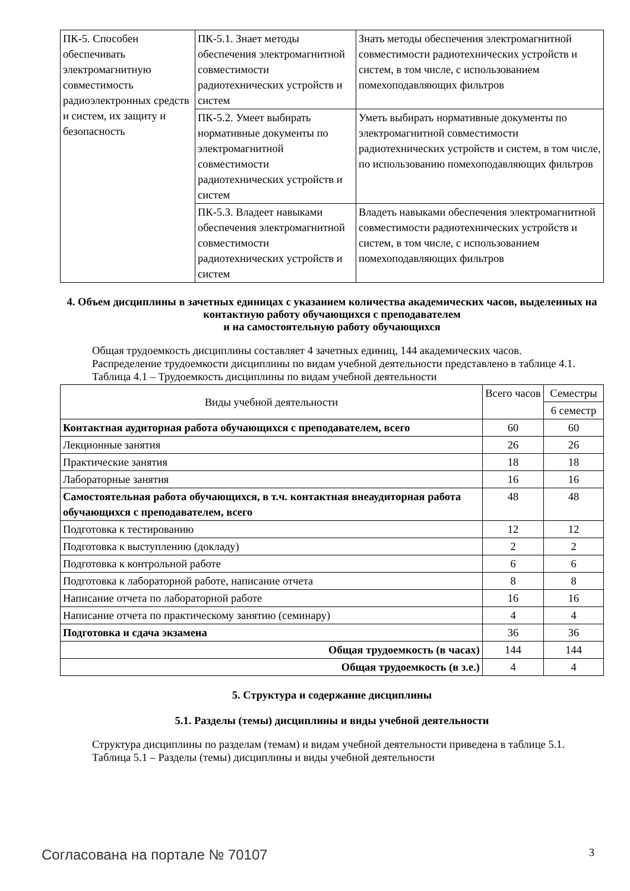| ПК-5. Способен обеспечивать электромагнитную совместимость радиоэлектронных средств и систем, их защиту и безопасность | ПК-5.1. Знает методы обеспечения электромагнитной совместимости радиотехнических устройств и систем | Знать методы обеспечения электромагнитной совместимости радиотехнических устройств и систем, в том числе, с использованием помехоподавляющих фильтров |
| | ПК-5.2. Умеет выбирать нормативные документы по электромагнитной совместимости радиотехнических устройств и систем | Уметь выбирать нормативные документы по электромагнитной совместимости радиотехнических устройств и систем, в том числе, по использованию помехоподавляющих фильтров |
| | ПК-5.3. Владеет навыками обеспечения электромагнитной совместимости радиотехнических устройств и систем | Владеть навыками обеспечения электромагнитной совместимости радиотехнических устройств и систем, в том числе, с использованием помехоподавляющих фильтров |
4. Объем дисциплины в зачетных единицах с указанием количества академических часов, выделенных на контактную работу обучающихся с преподавателем
и на самостоятельную работу обучающихся
Общая трудоемкость дисциплины составляет 4 зачетных единиц, 144 академических часов.
Распределение трудоемкости дисциплины по видам учебной деятельности представлено в таблице 4.1.
Таблица 4.1 – Трудоемкость дисциплины по видам учебной деятельности
| Виды учебной деятельности | Всего часов | Семестры |
| --- | --- | --- |
| | | 6 семестр |
| Контактная аудиторная работа обучающихся с преподавателем, всего | 60 | 60 |
| Лекционные занятия | 26 | 26 |
| Практические занятия | 18 | 18 |
| Лабораторные занятия | 16 | 16 |
| Самостоятельная работа обучающихся, в т.ч. контактная внеаудиторная работа обучающихся с преподавателем, всего | 48 | 48 |
| Подготовка к тестированию | 12 | 12 |
| Подготовка к выступлению (докладу) | 2 | 2 |
| Подготовка к контрольной работе | 6 | 6 |
| Подготовка к лабораторной работе, написание отчета | 8 | 8 |
| Написание отчета по лабораторной работе | 16 | 16 |
| Написание отчета по практическому занятию (семинару) | 4 | 4 |
| Подготовка и сдача экзамена | 36 | 36 |
| Общая трудоемкость (в часах) | 144 | 144 |
| Общая трудоемкость (в з.е.) | 4 | 4 |
5. Структура и содержание дисциплины
5.1. Разделы (темы) дисциплины и виды учебной деятельности
Структура дисциплины по разделам (темам) и видам учебной деятельности приведена в таблице 5.1.
Таблица 5.1 – Разделы (темы) дисциплины и виды учебной деятельности
Согласована на портале № 70107 3